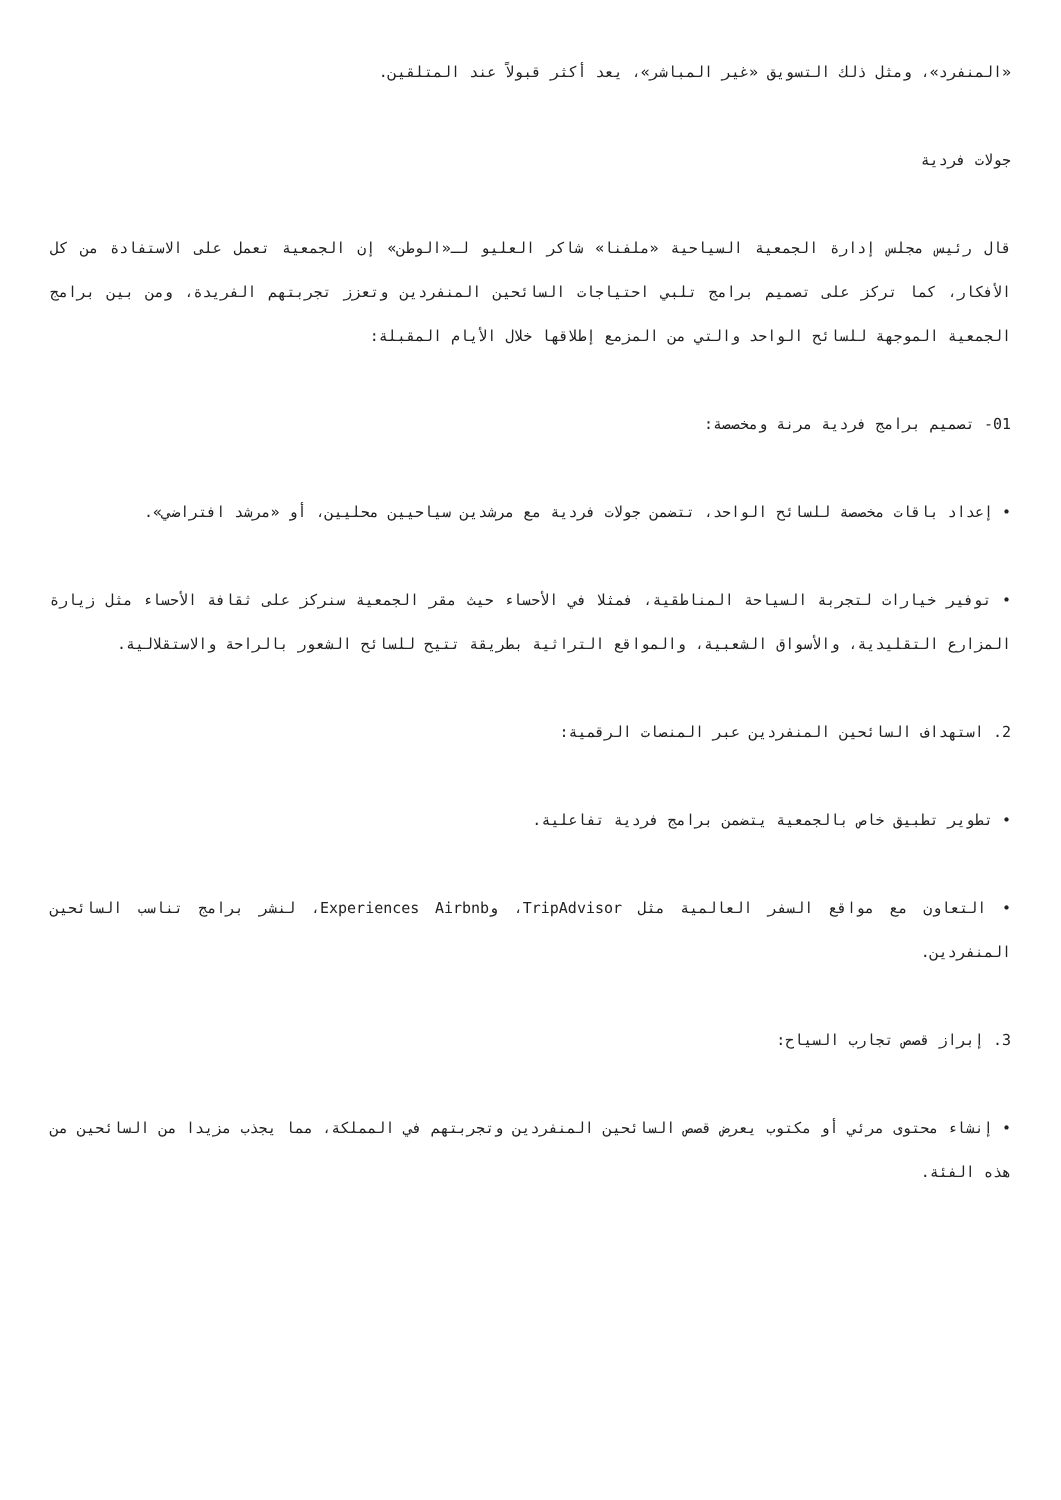«المنفرد»، ومثل ذلك التسويق «غير المباشر»، يعد أكثر قبولاً عند المتلقين.
جولات فردية
قال رئيس مجلس إدارة الجمعية السياحية «ملفنا» شاكر العليو لـ«الوطن» إن الجمعية تعمل على الاستفادة من كل الأفكار، كما تركز على تصميم برامج تلبي احتياجات السائحين المنفردين وتعزز تجربتهم الفريدة، ومن بين برامج الجمعية الموجهة للسائح الواحد والتي من المزمع إطلاقها خلال الأيام المقبلة:
01- تصميم برامج فردية مرنة ومخصصة:
• إعداد باقات مخصصة للسائح الواحد، تتضمن جولات فردية مع مرشدين سياحيين محليين، أو «مرشد افتراضي».
• توفير خيارات لتجربة السياحة المناطقية، فمثلا في الأحساء حيث مقر الجمعية سنركز على ثقافة الأحساء مثل زيارة المزارع التقليدية، والأسواق الشعبية، والمواقع التراثية بطريقة تتيح للسائح الشعور بالراحة والاستقلالية.
2. استهداف السائحين المنفردين عبر المنصات الرقمية:
• تطوير تطبيق خاص بالجمعية يتضمن برامج فردية تفاعلية.
• التعاون مع مواقع السفر العالمية مثل TripAdvisor، وExperiences Airbnb، لنشر برامج تناسب السائحين المنفردين.
3. إبراز قصص تجارب السياح:
• إنشاء محتوى مرئي أو مكتوب يعرض قصص السائحين المنفردين وتجربتهم في المملكة، مما يجذب مزيدا من السائحين من هذه الفئة.